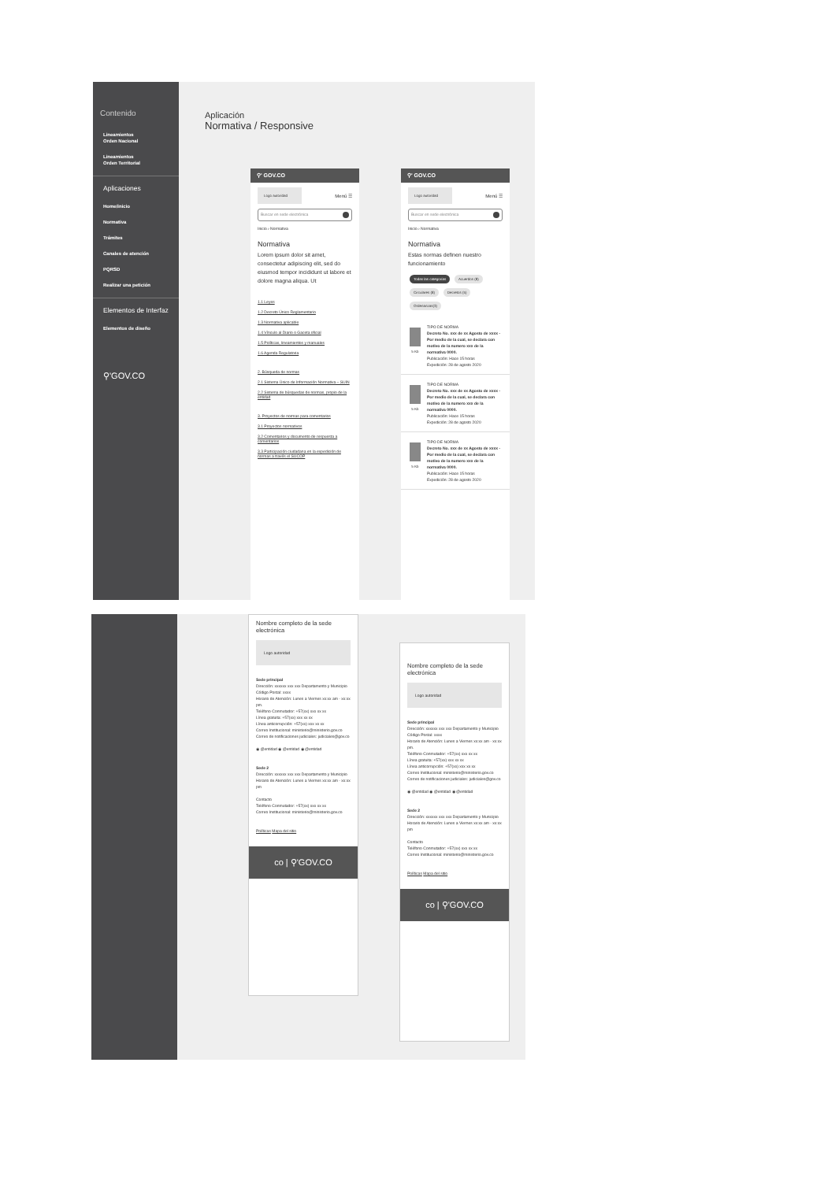Contenido
Lineamientos
Orden Nacional
Lineamientos
Orden Territorial
Aplicaciones
Home/inicio
Normativa
Trámites
Canales de atención
PQRSD
Realizar una petición
Elementos de Interfaz
Elementos de diseño
⚲'GOV.CO
Aplicación
Normativa / Responsive
⚲' GOV.CO
Logo autoridad Menú ☰
Buscar en sede electrónica
Inicio › Normativa
Normativa
Lorem ipsum dolor sit amet, consectetur adipiscing elit, sed do eiusmod tempor incididunt ut labore et dolore magna aliqua. Ut
1.1 Leyes
1.2 Decreto Único Reglamentario
1.3 Normativa aplicable
1.4 Vínculo al Diario o Gaceta oficial
1.5 Políticas, lineamientos y manuales
1.6 Agenda Regulatoria
2. Búsqueda de normas
2.1 Sistema Único de Información Normativa – SUIN
2.2 Sistema de búsquedas de normas, propio de la entidad
3. Proyectos de normas para comentarios
3.1 Proyectos normativos
3.2 Comentarios y documento de respuesta a comentarios
3.3 Participación ciudadana en la expedición de normas a través el SUCOP
⚲' GOV.CO
Logo autoridad Menú ☰
Buscar en sede electrónica
Inicio › Normativa
Normativa
Estas normas definen nuestro funcionamiento
Todas las categorías Acuerdos (8) Circulares (8) Decretos (5) Ordenanzas(3)
5 Kb TIPO DE NORMA
Decreto No. xxx de xx Agosto de xxxx - Por medio de la cual, se declara con motivo de la numero xxx de la normativa 0000.
Publicación: Hace 15 horas
Expedición: 28 de agosto 2020
5 Kb TIPO DE NORMA
Decreto No. xxx de xx Agosto de xxxx - Por medio de la cual, se declara con motivo de la numero xxx de la normativa 0000.
Publicación: Hace 15 horas
Expedición: 28 de agosto 2020
5 Kb TIPO DE NORMA
Decreto No. xxx de xx Agosto de xxxx - Por medio de la cual, se declara con motivo de la numero xxx de la normativa 0000.
Publicación: Hace 15 horas
Expedición: 28 de agosto 2020
Nombre completo de la sede electrónica
Logo autoridad
Sede principal
Dirección: xxxxxx xxx xxx Departamento y Municipio
Código Postal: xxxx
Horario de Atención: Lunes a Viernes xx:xx am - xx:xx pm.
Teléfono Conmutador: +57(xx) xxx xx xx
Línea gratuita: +57(xx) xxx xx xx
Línea anticorrupción: +57(xx) xxx xx xx
Correo Institucional: ministerio@ministerio.gov.co
Correo de notificaciones judiciales: judiciales@gov.co
◉ @entidad ◉ @entidad ◉ @entidad
Sede 2
Dirección: xxxxxx xxx xxx Departamento y Municipio
Horario de Atención: Lunes a Viernes xx:xx am - xx:xx pm
Contacto
Teléfono Conmutador: +57(xx) xxx xx xx
Correo Institucional: ministerio@ministerio.gov.co
Políticas Mapa del sitio
co | ⚲'GOV.CO
Nombre completo de la sede electrónica
Logo autoridad
Sede principal
Dirección: xxxxxx xxx xxx Departamento y Municipio
Código Postal: xxxx
Horario de Atención: Lunes a Viernes xx:xx am - xx:xx pm.
Teléfono Conmutador: +57(xx) xxx xx xx
Línea gratuita: +57(xx) xxx xx xx
Línea anticorrupción: +57(xx) xxx xx xx
Correo Institucional: ministerio@ministerio.gov.co
Correo de notificaciones judiciales: judiciales@gov.co
◉ @entidad ◉ @entidad ◉ @entidad
Sede 2
Dirección: xxxxxx xxx xxx Departamento y Municipio
Horario de Atención: Lunes a Viernes xx:xx am - xx:xx pm
Contacto
Teléfono Conmutador: +57(xx) xxx xx xx
Correo Institucional: ministerio@ministerio.gov.co
Políticas Mapa del sitio
co | ⚲'GOV.CO